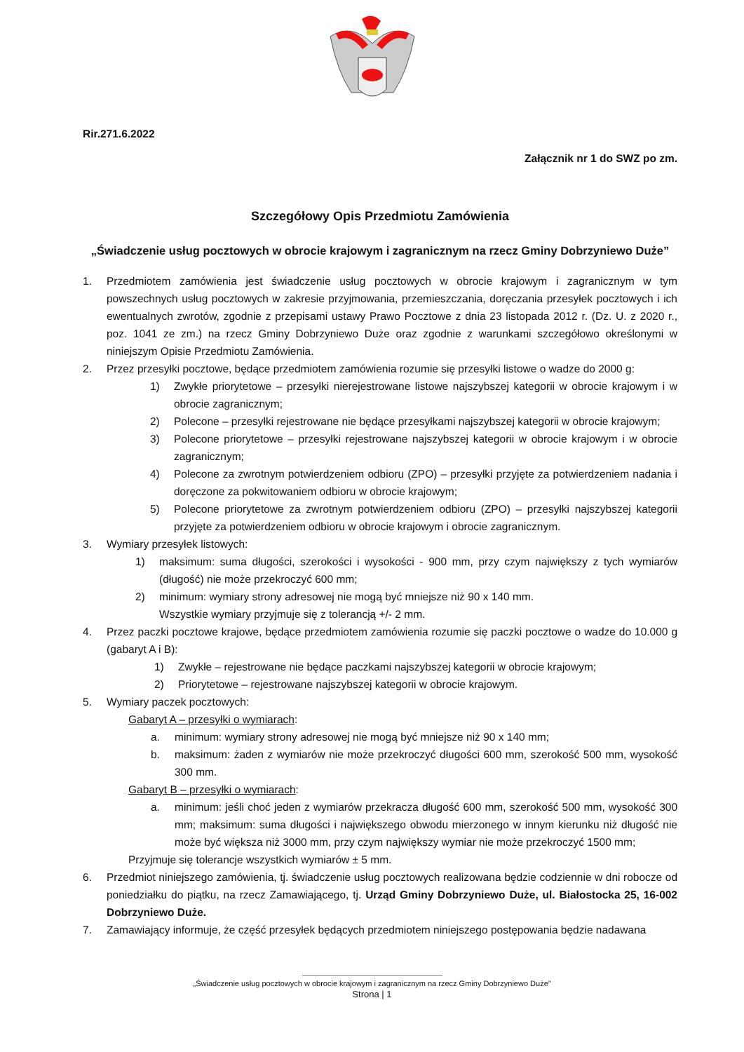Rir.271.6.2022
Załącznik nr 1 do SWZ po zm.
Szczegółowy Opis Przedmiotu Zamówienia
„Świadczenie usług pocztowych w obrocie krajowym i zagranicznym na rzecz Gminy Dobrzyniewo Duże”
1. Przedmiotem zamówienia jest świadczenie usług pocztowych w obrocie krajowym i zagranicznym w tym powszechnych usług pocztowych w zakresie przyjmowania, przemieszczania, doręczania przesyłek pocztowych i ich ewentualnych zwrotów, zgodnie z przepisami ustawy Prawo Pocztowe z dnia 23 listopada 2012 r. (Dz. U. z 2020 r., poz. 1041 ze zm.) na rzecz Gminy Dobrzyniewo Duże oraz zgodnie z warunkami szczegółowo określonymi w niniejszym Opisie Przedmiotu Zamówienia.
2. Przez przesyłki pocztowe, będące przedmiotem zamówienia rozumie się przesyłki listowe o wadze do 2000 g:
1) Zwykłe priorytetowe – przesyłki nierejestrowane listowe najszybszej kategorii w obrocie krajowym i w obrocie zagranicznym;
2) Polecone – przesyłki rejestrowane nie będące przesyłkami najszybszej kategorii w obrocie krajowym;
3) Polecone priorytetowe – przesyłki rejestrowane najszybszej kategorii w obrocie krajowym i w obrocie zagranicznym;
4) Polecone za zwrotnym potwierdzeniem odbioru (ZPO) – przesyłki przyjęte za potwierdzeniem nadania i doręczone za pokwitowaniem odbioru w obrocie krajowym;
5) Polecone priorytetowe za zwrotnym potwierdzeniem odbioru (ZPO) – przesyłki najszybszej kategorii przyjęte za potwierdzeniem odbioru w obrocie krajowym i obrocie zagranicznym.
3. Wymiary przesyłek listowych:
1) maksimum: suma długości, szerokości i wysokości - 900 mm, przy czym największy z tych wymiarów (długość) nie może przekroczyć 600 mm;
2) minimum: wymiary strony adresowej nie mogą być mniejsze niż 90 x 140 mm.
Wszystkie wymiary przyjmuje się z tolerancją +/- 2 mm.
4. Przez paczki pocztowe krajowe, będące przedmiotem zamówienia rozumie się paczki pocztowe o wadze do 10.000 g (gabaryt A i B):
1) Zwykłe – rejestrowane nie będące paczkami najszybszej kategorii w obrocie krajowym;
2) Priorytetowe – rejestrowane najszybszej kategorii w obrocie krajowym.
5. Wymiary paczek pocztowych:
Gabaryt A – przesyłki o wymiarach:
a. minimum: wymiary strony adresowej nie mogą być mniejsze niż 90 x 140 mm;
b. maksimum: żaden z wymiarów nie może przekroczyć długości 600 mm, szerokość 500 mm, wysokość 300 mm.
Gabaryt B – przesyłki o wymiarach:
a. minimum: jeśli choć jeden z wymiarów przekracza długość 600 mm, szerokość 500 mm, wysokość 300 mm; maksimum: suma długości i największego obwodu mierzonego w innym kierunku niż długość nie może być większa niż 3000 mm, przy czym największy wymiar nie może przekroczyć 1500 mm;
Przyjmuje się tolerancje wszystkich wymiarów ± 5 mm.
6. Przedmiot niniejszego zamówienia, tj. świadczenie usług pocztowych realizowana będzie codziennie w dni robocze od poniedziałku do piątku, na rzecz Zamawiającego, tj. Urząd Gminy Dobrzyniewo Duże, ul. Białostocka 25, 16-002 Dobrzyniewo Duże.
7. Zamawiający informuje, że część przesyłek będących przedmiotem niniejszego postępowania będzie nadawana
„Świadczenie usług pocztowych w obrocie krajowym i zagranicznym na rzecz Gminy Dobrzyniewo Duże”
Strona | 1